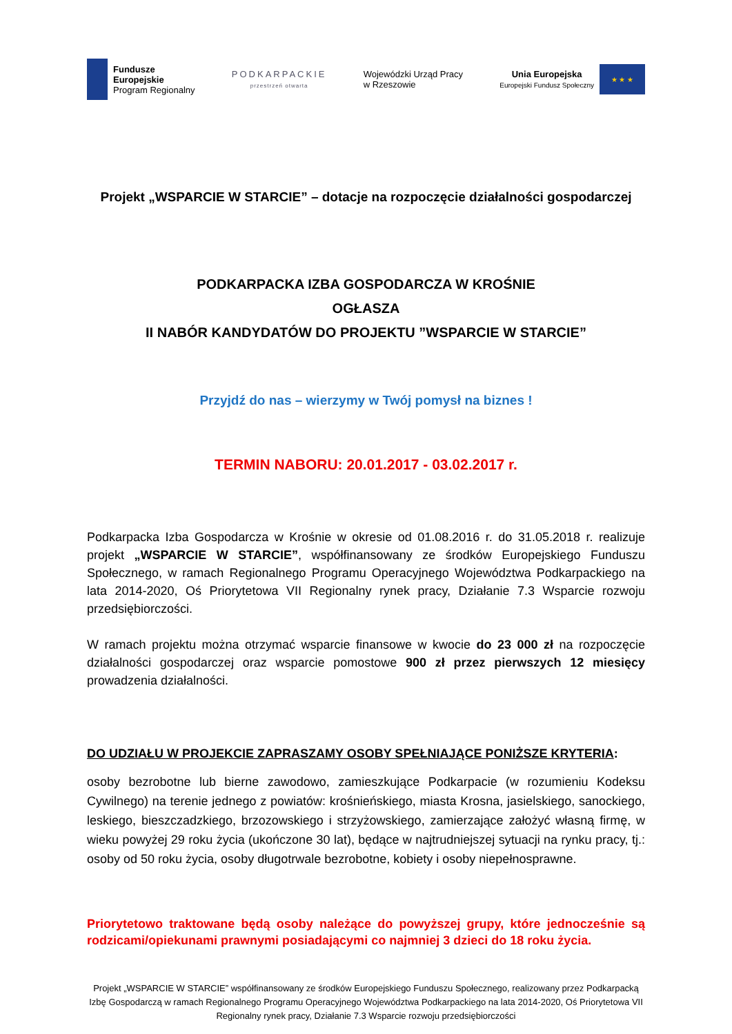Fundusze
Europejskie
Program Regionalny
PODKARPACKIE
przestrzeń otwarta
Wojewódzki Urząd Pracy
w Rzeszowie
Unia Europejska
Europejski Fundusz Społeczny
★ ★ ★
Projekt „WSPARCIE W STARCIE” – dotacje na rozpoczęcie działalności gospodarczej
PODKARPACKA IZBA GOSPODARCZA W KROŚNIE
OGŁASZA
II NABÓR KANDYDATÓW DO PROJEKTU ”WSPARCIE W STARCIE”
Przyjdź do nas – wierzymy w Twój pomysł na biznes !
TERMIN NABORU: 20.01.2017 - 03.02.2017 r.
Podkarpacka Izba Gospodarcza w Krośnie w okresie od 01.08.2016 r. do 31.05.2018 r. realizuje projekt „WSPARCIE W STARCIE”, współfinansowany ze środków Europejskiego Funduszu Społecznego, w ramach Regionalnego Programu Operacyjnego Województwa Podkarpackiego na lata 2014-2020, Oś Priorytetowa VII Regionalny rynek pracy, Działanie 7.3 Wsparcie rozwoju przedsiębiorczości.
W ramach projektu można otrzymać wsparcie finansowe w kwocie do 23 000 zł na rozpoczęcie działalności gospodarczej oraz wsparcie pomostowe 900 zł przez pierwszych 12 miesięcy prowadzenia działalności.
DO UDZIAŁU W PROJEKCIE ZAPRASZAMY OSOBY SPEŁNIAJĄCE PONIŻSZE KRYTERIA:
osoby bezrobotne lub bierne zawodowo, zamieszkujące Podkarpacie (w rozumieniu Kodeksu Cywilnego) na terenie jednego z powiatów: krośnieńskiego, miasta Krosna, jasielskiego, sanockiego, leskiego, bieszczadzkiego, brzozowskiego i strzyżowskiego, zamierzające założyć własną firmę, w wieku powyżej 29 roku życia (ukończone 30 lat), będące w najtrudniejszej sytuacji na rynku pracy, tj.: osoby od 50 roku życia, osoby długotrwale bezrobotne, kobiety i osoby niepełnosprawne.
Priorytetowo traktowane będą osoby należące do powyższej grupy, które jednocześnie są rodzicami/opiekunami prawnymi posiadającymi co najmniej 3 dzieci do 18 roku życia.
Projekt „WSPARCIE W STARCIE” współfinansowany ze środków Europejskiego Funduszu Społecznego, realizowany przez Podkarpacką Izbę Gospodarczą w ramach Regionalnego Programu Operacyjnego Województwa Podkarpackiego na lata 2014-2020, Oś Priorytetowa VII Regionalny rynek pracy, Działanie 7.3 Wsparcie rozwoju przedsiębiorczości